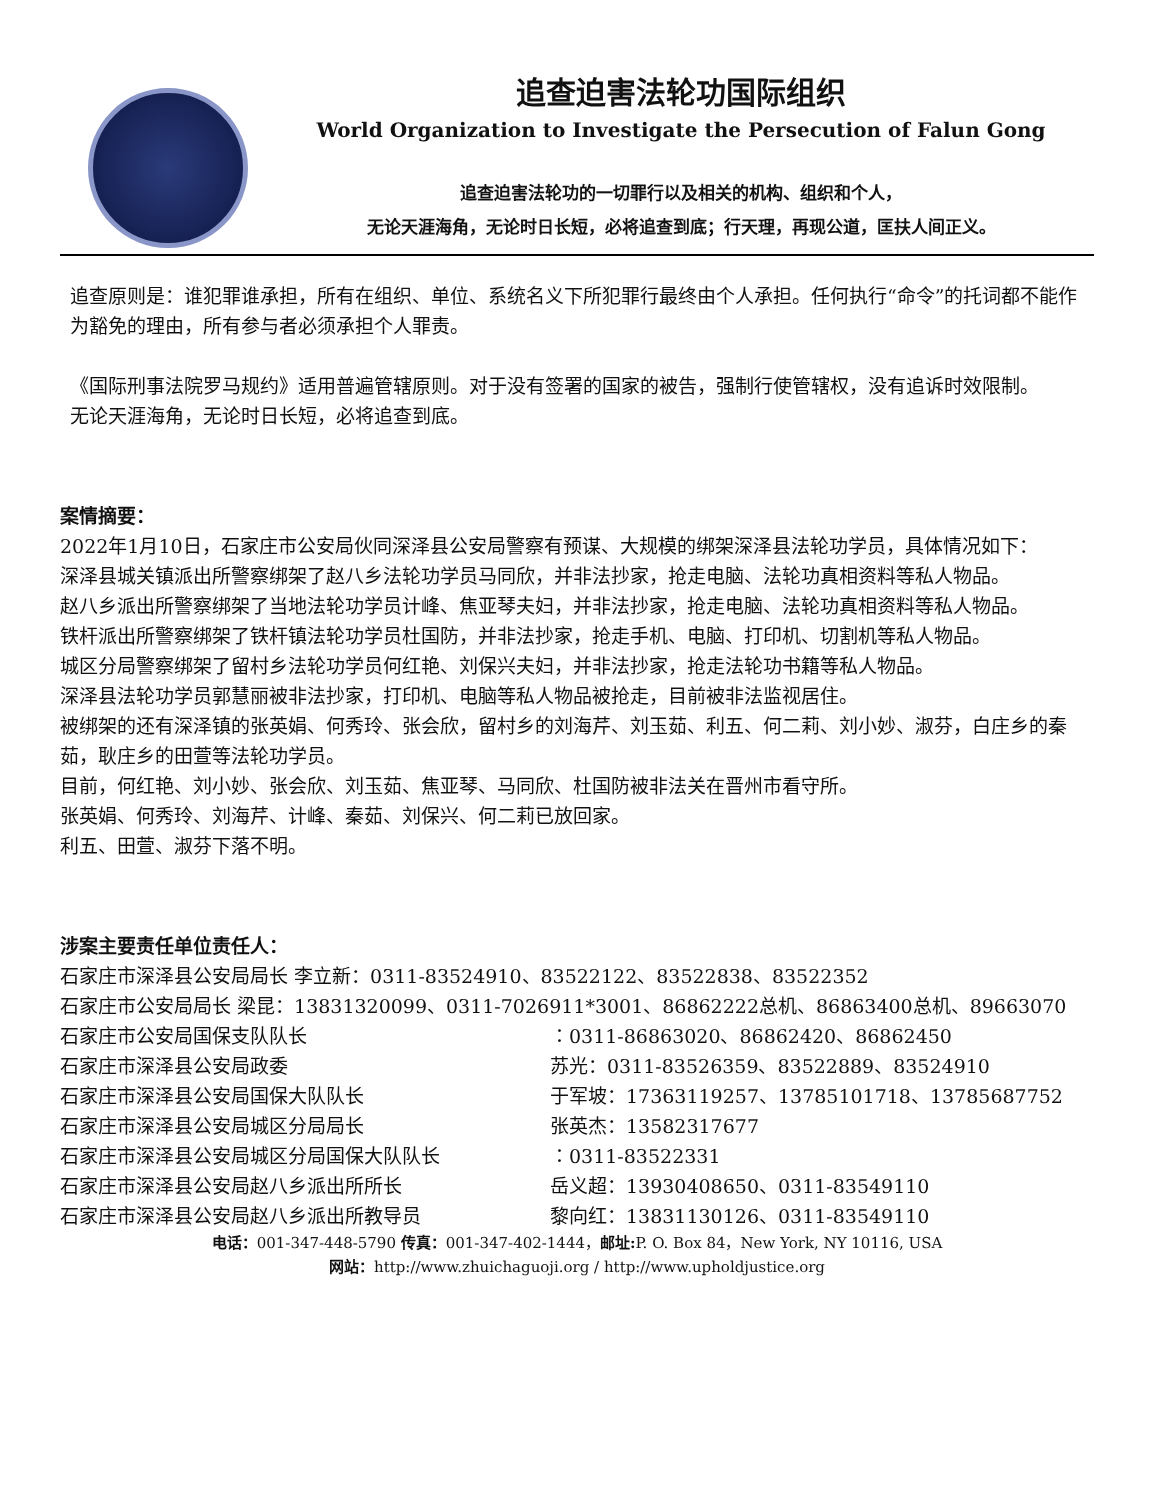追查迫害法轮功国际组织
World Organization to Investigate the Persecution of Falun Gong
追查迫害法轮功的一切罪行以及相关的机构、组织和个人，
无论天涯海角，无论时日长短，必将追查到底；行天理，再现公道，匡扶人间正义。
追查原则是：谁犯罪谁承担，所有在组织、单位、系统名义下所犯罪行最终由个人承担。任何执行“命令”的托词都不能作为豁免的理由，所有参与者必须承担个人罪责。
《国际刑事法院罗马规约》适用普遍管辖原则。对于没有签署的国家的被告，强制行使管辖权，没有追诉时效限制。
无论天涯海角，无论时日长短，必将追查到底。
案情摘要：
2022年1月10日，石家庄市公安局伙同深泽县公安局警察有预谋、大规模的绑架深泽县法轮功学员，具体情况如下：
深泽县城关镇派出所警察绑架了赵八乡法轮功学员马同欣，并非法抄家，抢走电脑、法轮功真相资料等私人物品。
赵八乡派出所警察绑架了当地法轮功学员计峰、焦亚琴夫妇，并非法抄家，抢走电脑、法轮功真相资料等私人物品。
铁杆派出所警察绑架了铁杆镇法轮功学员杜国防，并非法抄家，抢走手机、电脑、打印机、切割机等私人物品。
城区分局警察绑架了留村乡法轮功学员何红艳、刘保兴夫妇，并非法抄家，抢走法轮功书籍等私人物品。
深泽县法轮功学员郭慧丽被非法抄家，打印机、电脑等私人物品被抢走，目前被非法监视居住。
被绑架的还有深泽镇的张英娟、何秀玲、张会欣，留村乡的刘海芹、刘玉茹、利五、何二莉、刘小妙、淑芬，白庄乡的秦茹，耿庄乡的田萱等法轮功学员。
目前，何红艳、刘小妙、张会欣、刘玉茹、焦亚琴、马同欣、杜国防被非法关在晋州市看守所。
张英娟、何秀玲、刘海芹、计峰、秦茹、刘保兴、何二莉已放回家。
利五、田萱、淑芬下落不明。
涉案主要责任单位责任人：
石家庄市深泽县公安局局长 李立新：0311-83524910、83522122、83522838、83522352
石家庄市公安局局长 梁昆：13831320099、0311-7026911*3001、86862222总机、86863400总机、89663070
石家庄市公安局国保支队队长 ：0311-86863020、86862420、86862450
石家庄市深泽县公安局政委 苏光：0311-83526359、83522889、83524910
石家庄市深泽县公安局国保大队队长 于军坡：17363119257、13785101718、13785687752
石家庄市深泽县公安局城区分局局长 张英杰：13582317677
石家庄市深泽县公安局城区分局国保大队队长 ：0311-83522331
石家庄市深泽县公安局赵八乡派出所所长 岳义超：13930408650、0311-83549110
石家庄市深泽县公安局赵八乡派出所教导员 黎向红：13831130126、0311-83549110
电话：001-347-448-5790 传真：001-347-402-1444，邮址: P. O. Box 84，New York, NY 10116, USA
网站：http://www.zhuichaguoji.org / http://www.upholdjustice.org